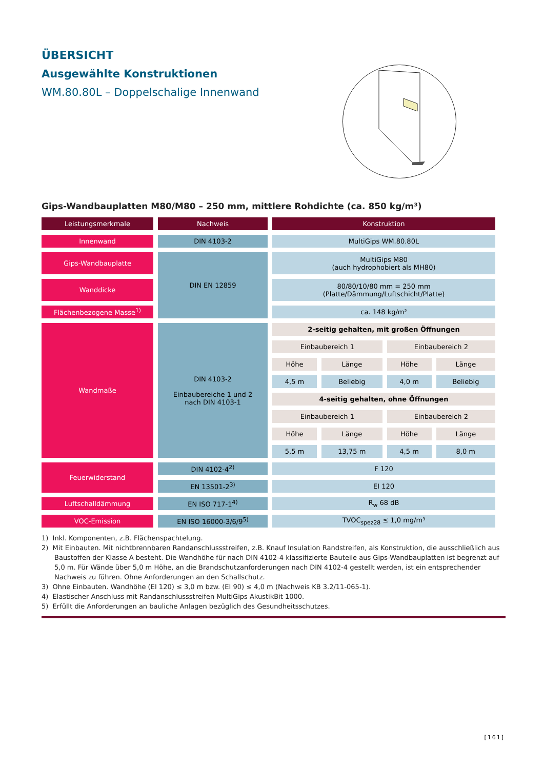ÜBERSICHT
Ausgewählte Konstruktionen
WM.80.80L – Doppelschalige Innenwand
Gips-Wandbauplatten M80/M80 – 250 mm, mittlere Rohdichte (ca. 850 kg/m³)
| Leistungsmerkmale | Nachweis | Konstruktion | | | |
| --- | --- | --- | --- | --- | --- |
| Innenwand | DIN 4103-2 | MultiGips WM.80.80L | | | |
| Gips-Wandbauplatte | DIN EN 12859 | MultiGips M80 (auch hydrophobiert als MH80) | | | |
| Wanddicke | | 80/80/10/80 mm = 250 mm (Platte/Dämmung/Luftschicht/Platte) | | | |
| Flächenbezogene Masse<sup>1)</sup> | | ca. 148 kg/m² | | | |
| Wandmaße | DIN 4103-2 Einbaubereiche 1 und 2 nach DIN 4103-1 | 2-seitig gehalten, mit großen Öffnungen | | | |
| | | Einbaubereich 1 | | Einbaubereich 2 | |
| | | Höhe | Länge | Höhe | Länge |
| | | 4,5 m | Beliebig | 4,0 m | Beliebig |
| | | 4-seitig gehalten, ohne Öffnungen | | | |
| | | Einbaubereich 1 | | Einbaubereich 2 | |
| | | Höhe | Länge | Höhe | Länge |
| | | 5,5 m | 13,75 m | 4,5 m | 8,0 m |
| Feuerwiderstand | DIN 4102-4<sup>2)</sup> | F 120 | | | |
| | EN 13501-2<sup>3)</sup> | EI 120 | | | |
| Luftschalldämmung | EN ISO 717-1<sup>4)</sup> | R<sub>w</sub> 68 dB | | | |
| VOC-Emission | EN ISO 16000-3/6/9<sup>5)</sup> | TVOC<sub>spez28</sub> ≤ 1,0 mg/m³ | | | |
1) Inkl. Komponenten, z.B. Flächenspachtelung.
2) Mit Einbauten. Mit nichtbrennbaren Randanschlussstreifen, z.B. Knauf Insulation Randstreifen, als Konstruktion, die ausschließlich aus Baustoffen der Klasse A besteht. Die Wandhöhe für nach DIN 4102-4 klassifizierte Bauteile aus Gips-Wandbauplatten ist begrenzt auf 5,0 m. Für Wände über 5,0 m Höhe, an die Brandschutzanforderungen nach DIN 4102-4 gestellt werden, ist ein entsprechender Nachweis zu führen. Ohne Anforderungen an den Schallschutz.
3) Ohne Einbauten. Wandhöhe (EI 120) ≤ 3,0 m bzw. (EI 90) ≤ 4,0 m (Nachweis KB 3.2/11-065-1).
4) Elastischer Anschluss mit Randanschlussstreifen MultiGips AkustikBit 1000.
5) Erfüllt die Anforderungen an bauliche Anlagen bezüglich des Gesundheitsschutzes.
[161]